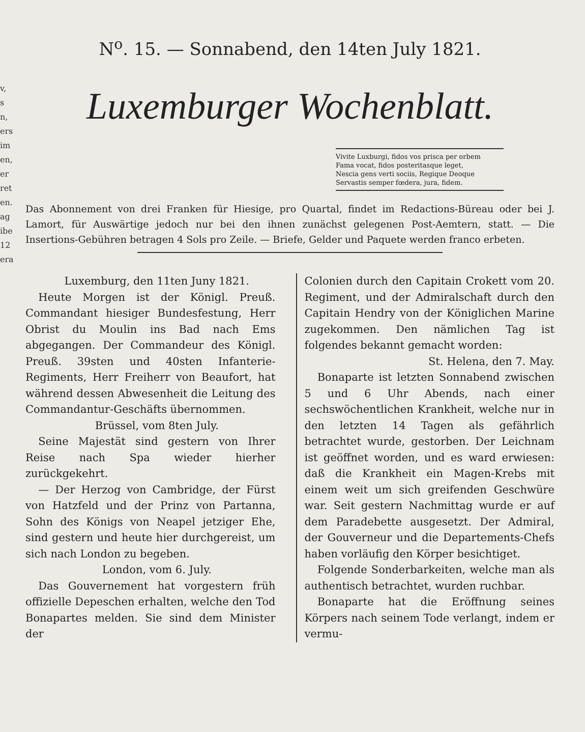v,
s
n,
ers
im
en,
er
ret
en.
ag
ibe
12
era
N<sup>o</sup>. 15. — Sonnabend, den 14ten July 1821.
Luxemburger Wochenblatt.
Vivite Luxburgi, fidos vos prisca per orbem
Fama vocat, fidos posteritasque leget,
Nescia gens verti sociis, Regique Deoque
Servastis semper fœdera, jura, fidem.
Das Abonnement von drei Franken für Hiesige, pro Quartal, findet im Redactions-Büreau oder bei J. Lamort, für Auswärtige jedoch nur bei den ihnen zunächst gelegenen Post-Aemtern, statt. — Die Insertions-Gebühren betragen 4 Sols pro Zeile. — Briefe, Gelder und Paquete werden franco erbeten.
Luxemburg, den 11ten Juny 1821.
Heute Morgen ist der Königl. Preuß. Commandant hiesiger Bundesfestung, Herr Obrist du Moulin ins Bad nach Ems abgegangen. Der Commandeur des Königl. Preuß. 39sten und 40sten Infanterie-Regiments, Herr Freiherr von Beaufort, hat während dessen Abwesenheit die Leitung des Commandantur-Geschäfts übernommen.
Brüssel, vom 8ten July.
Seine Majestät sind gestern von Ihrer Reise nach Spa wieder hierher zurückgekehrt.
— Der Herzog von Cambridge, der Fürst von Hatzfeld und der Prinz von Partanna, Sohn des Königs von Neapel jetziger Ehe, sind gestern und heute hier durchgereist, um sich nach London zu begeben.
London, vom 6. July.
Das Gouvernement hat vorgestern früh offizielle Depeschen erhalten, welche den Tod Bonapartes melden. Sie sind dem Minister der
Colonien durch den Capitain Crokett vom 20. Regiment, und der Admiralschaft durch den Capitain Hendry von der Königlichen Marine zugekommen. Den nämlichen Tag ist folgendes bekannt gemacht worden:
St. Helena, den 7. May.
Bonaparte ist letzten Sonnabend zwischen 5 und 6 Uhr Abends, nach einer sechswöchentlichen Krankheit, welche nur in den letzten 14 Tagen als gefährlich betrachtet wurde, gestorben. Der Leichnam ist geöffnet worden, und es ward erwiesen: daß die Krankheit ein Magen-Krebs mit einem weit um sich greifenden Geschwüre war. Seit gestern Nachmittag wurde er auf dem Paradebette ausgesetzt. Der Admiral, der Gouverneur und die Departements-Chefs haben vorläufig den Körper besichtiget.
Folgende Sonderbarkeiten, welche man als authentisch betrachtet, wurden ruchbar.
Bonaparte hat die Eröffnung seines Körpers nach seinem Tode verlangt, indem er vermu-